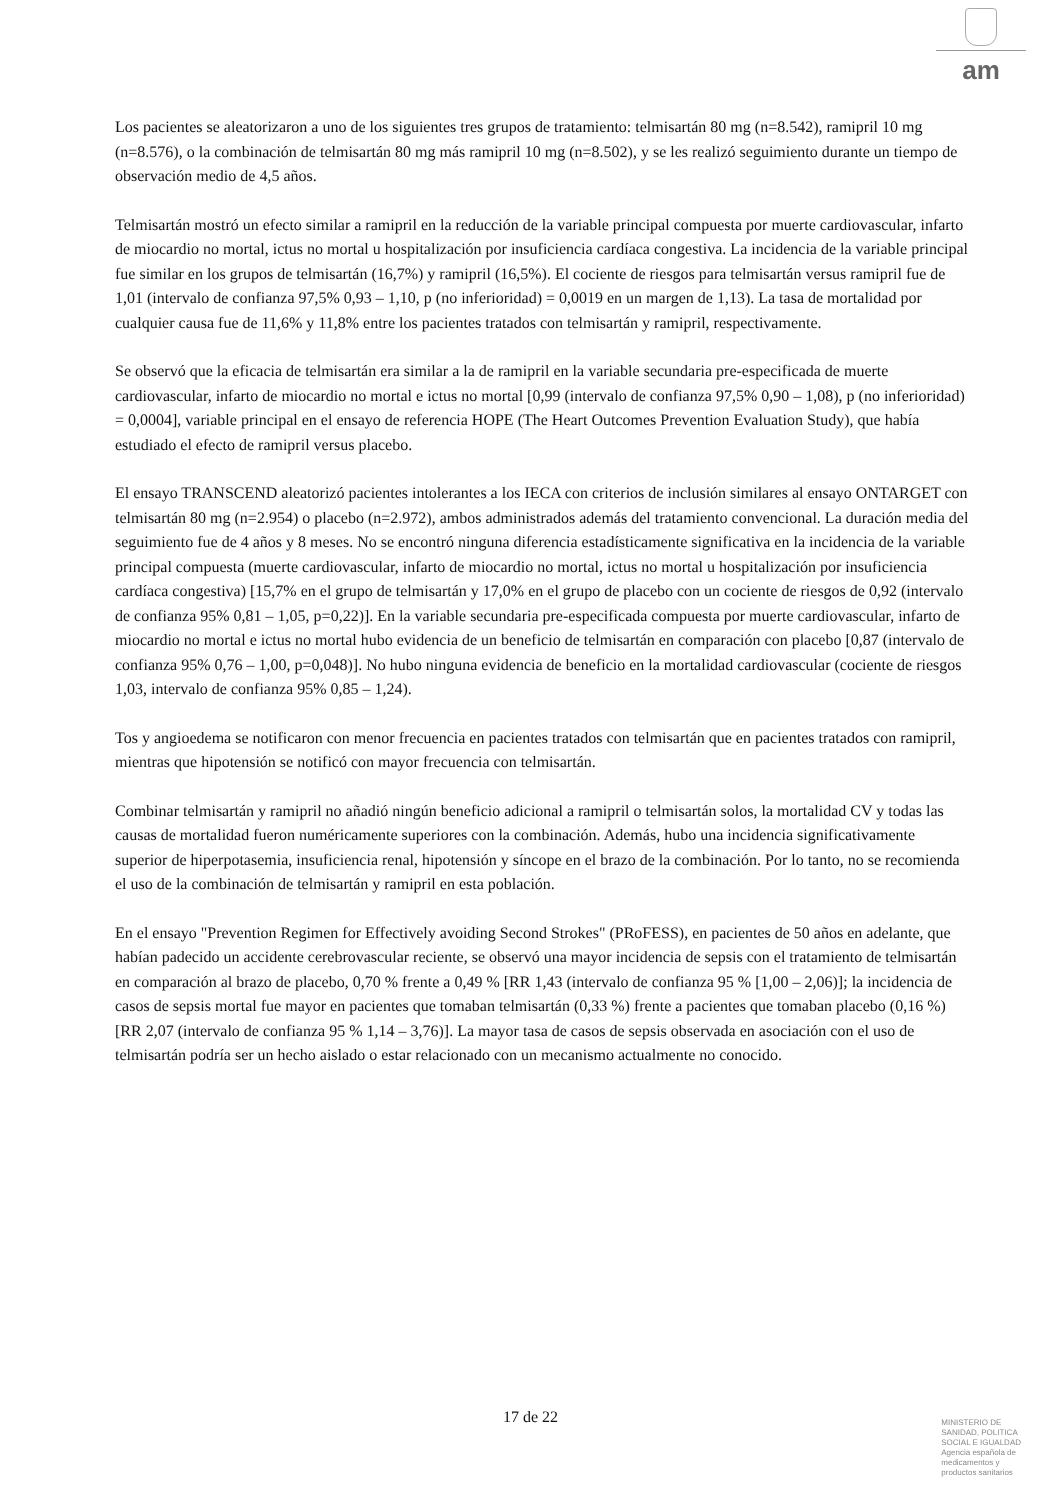am
Los pacientes se aleatorizaron a uno de los siguientes tres grupos de tratamiento: telmisartán 80 mg (n=8.542), ramipril 10 mg (n=8.576), o la combinación de telmisartán 80 mg más ramipril 10 mg (n=8.502), y se les realizó seguimiento durante un tiempo de observación medio de 4,5 años.
Telmisartán mostró un efecto similar a ramipril en la reducción de la variable principal compuesta por muerte cardiovascular, infarto de miocardio no mortal, ictus no mortal u hospitalización por insuficiencia cardíaca congestiva. La incidencia de la variable principal fue similar en los grupos de telmisartán (16,7%) y ramipril (16,5%). El cociente de riesgos para telmisartán versus ramipril fue de 1,01 (intervalo de confianza 97,5% 0,93 – 1,10, p (no inferioridad) = 0,0019 en un margen de 1,13). La tasa de mortalidad por cualquier causa fue de 11,6% y 11,8% entre los pacientes tratados con telmisartán y ramipril, respectivamente.
Se observó que la eficacia de telmisartán era similar a la de ramipril en la variable secundaria pre-especificada de muerte cardiovascular, infarto de miocardio no mortal e ictus no mortal [0,99 (intervalo de confianza 97,5% 0,90 – 1,08), p (no inferioridad) = 0,0004], variable principal en el ensayo de referencia HOPE (The Heart Outcomes Prevention Evaluation Study), que había estudiado el efecto de ramipril versus placebo.
El ensayo TRANSCEND aleatorizó pacientes intolerantes a los IECA con criterios de inclusión similares al ensayo ONTARGET con telmisartán 80 mg (n=2.954) o placebo (n=2.972), ambos administrados además del tratamiento convencional. La duración media del seguimiento fue de 4 años y 8 meses. No se encontró ninguna diferencia estadísticamente significativa en la incidencia de la variable principal compuesta (muerte cardiovascular, infarto de miocardio no mortal, ictus no mortal u hospitalización por insuficiencia cardíaca congestiva) [15,7% en el grupo de telmisartán y 17,0% en el grupo de placebo con un cociente de riesgos de 0,92 (intervalo de confianza 95% 0,81 – 1,05, p=0,22)]. En la variable secundaria pre-especificada compuesta por muerte cardiovascular, infarto de miocardio no mortal e ictus no mortal hubo evidencia de un beneficio de telmisartán en comparación con placebo [0,87 (intervalo de confianza 95% 0,76 – 1,00, p=0,048)]. No hubo ninguna evidencia de beneficio en la mortalidad cardiovascular (cociente de riesgos 1,03, intervalo de confianza 95% 0,85 – 1,24).
Tos y angioedema se notificaron con menor frecuencia en pacientes tratados con telmisartán que en pacientes tratados con ramipril, mientras que hipotensión se notificó con mayor frecuencia con telmisartán.
Combinar telmisartán y ramipril no añadió ningún beneficio adicional a ramipril o telmisartán solos, la mortalidad CV y todas las causas de mortalidad fueron numéricamente superiores con la combinación. Además, hubo una incidencia significativamente superior de hiperpotasemia, insuficiencia renal, hipotensión y síncope en el brazo de la combinación. Por lo tanto, no se recomienda el uso de la combinación de telmisartán y ramipril en esta población.
En el ensayo "Prevention Regimen for Effectively avoiding Second Strokes" (PRoFESS), en pacientes de 50 años en adelante, que habían padecido un accidente cerebrovascular reciente, se observó una mayor incidencia de sepsis con el tratamiento de telmisartán en comparación al brazo de placebo, 0,70 % frente a 0,49 % [RR 1,43 (intervalo de confianza 95 % [1,00 – 2,06)]; la incidencia de casos de sepsis mortal fue mayor en pacientes que tomaban telmisartán (0,33 %) frente a pacientes que tomaban placebo (0,16 %) [RR 2,07 (intervalo de confianza 95 % 1,14 – 3,76)]. La mayor tasa de casos de sepsis observada en asociación con el uso de telmisartán podría ser un hecho aislado o estar relacionado con un mecanismo actualmente no conocido.
17 de 22
MINISTERIO DE
SANIDAD, POLITICA
SOCIAL E IGUALDAD
Agencia española de
medicamentos y
productos sanitarios